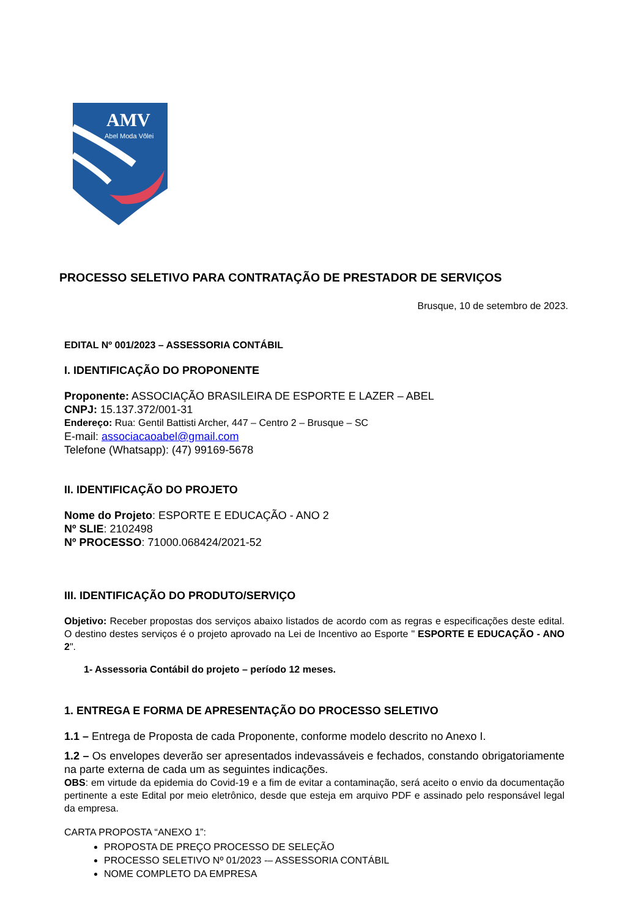AMV
Abel Moda Vôlei
PROCESSO SELETIVO PARA CONTRATAÇÃO DE PRESTADOR DE SERVIÇOS
Brusque, 10 de setembro de 2023.
EDITAL Nº 001/2023 – ASSESSORIA CONTÁBIL
I. IDENTIFICAÇÃO DO PROPONENTE
Proponente: ASSOCIAÇÃO BRASILEIRA DE ESPORTE E LAZER – ABEL
CNPJ: 15.137.372/001-31
Endereço: Rua: Gentil Battisti Archer, 447 – Centro 2 – Brusque – SC
E-mail: associacaoabel@gmail.com
Telefone (Whatsapp): (47) 99169-5678
II. IDENTIFICAÇÃO DO PROJETO
Nome do Projeto: ESPORTE E EDUCAÇÃO - ANO 2
Nº SLIE: 2102498
Nº PROCESSO: 71000.068424/2021-52
III. IDENTIFICAÇÃO DO PRODUTO/SERVIÇO
Objetivo: Receber propostas dos serviços abaixo listados de acordo com as regras e especificações deste edital. O destino destes serviços é o projeto aprovado na Lei de Incentivo ao Esporte " ESPORTE E EDUCAÇÃO - ANO 2".
1- Assessoria Contábil do projeto – período 12 meses.
1. ENTREGA E FORMA DE APRESENTAÇÃO DO PROCESSO SELETIVO
1.1 – Entrega de Proposta de cada Proponente, conforme modelo descrito no Anexo I.
1.2 – Os envelopes deverão ser apresentados indevassáveis e fechados, constando obrigatoriamente na parte externa de cada um as seguintes indicações.
OBS: em virtude da epidemia do Covid-19 e a fim de evitar a contaminação, será aceito o envio da documentação pertinente a este Edital por meio eletrônico, desde que esteja em arquivo PDF e assinado pelo responsável legal da empresa.
CARTA PROPOSTA “ANEXO 1”:
PROPOSTA DE PREÇO PROCESSO DE SELEÇÃO
PROCESSO SELETIVO Nº 01/2023 -– ASSESSORIA CONTÁBIL
NOME COMPLETO DA EMPRESA